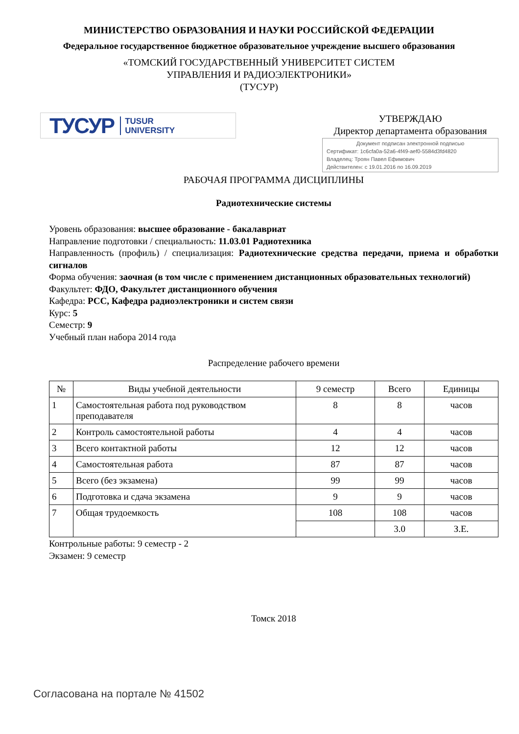МИНИСТЕРСТВО ОБРАЗОВАНИЯ И НАУКИ РОССИЙСКОЙ ФЕДЕРАЦИИ
Федеральное государственное бюджетное образовательное учреждение высшего образования
«ТОМСКИЙ ГОСУДАРСТВЕННЫЙ УНИВЕРСИТЕТ СИСТЕМ
УПРАВЛЕНИЯ И РАДИОЭЛЕКТРОНИКИ»
(ТУСУР)
ТУСУР TUSUR
UNIVERSITY
УТВЕРЖДАЮ
Директор департамента образования
Документ подписан электронной подписью
Сертификат: 1c6cfa0a-52a6-4f49-aef0-5584d3fd4820
Владелец: Троян Павел Ефимович
Действителен: с 19.01.2016 по 16.09.2019
РАБОЧАЯ ПРОГРАММА ДИСЦИПЛИНЫ
Радиотехнические системы
Уровень образования: высшее образование - бакалавриат
Направление подготовки / специальность: 11.03.01 Радиотехника
Направленность (профиль) / специализация: Радиотехнические средства передачи, приема и обработки сигналов
Форма обучения: заочная (в том числе с применением дистанционных образовательных технологий)
Факультет: ФДО, Факультет дистанционного обучения
Кафедра: РСС, Кафедра радиоэлектроники и систем связи
Курс: 5
Семестр: 9
Учебный план набора 2014 года
Распределение рабочего времени
| № | Виды учебной деятельности | 9 семестр | Всего | Единицы |
| --- | --- | --- | --- | --- |
| 1 | Самостоятельная работа под руководством преподавателя | 8 | 8 | часов |
| 2 | Контроль самостоятельной работы | 4 | 4 | часов |
| 3 | Всего контактной работы | 12 | 12 | часов |
| 4 | Самостоятельная работа | 87 | 87 | часов |
| 5 | Всего (без экзамена) | 99 | 99 | часов |
| 6 | Подготовка и сдача экзамена | 9 | 9 | часов |
| 7 | Общая трудоемкость | 108 | 108 | часов |
| | | | 3.0 | З.Е. |
Контрольные работы: 9 семестр - 2
Экзамен: 9 семестр
Томск 2018
Согласована на портале № 41502